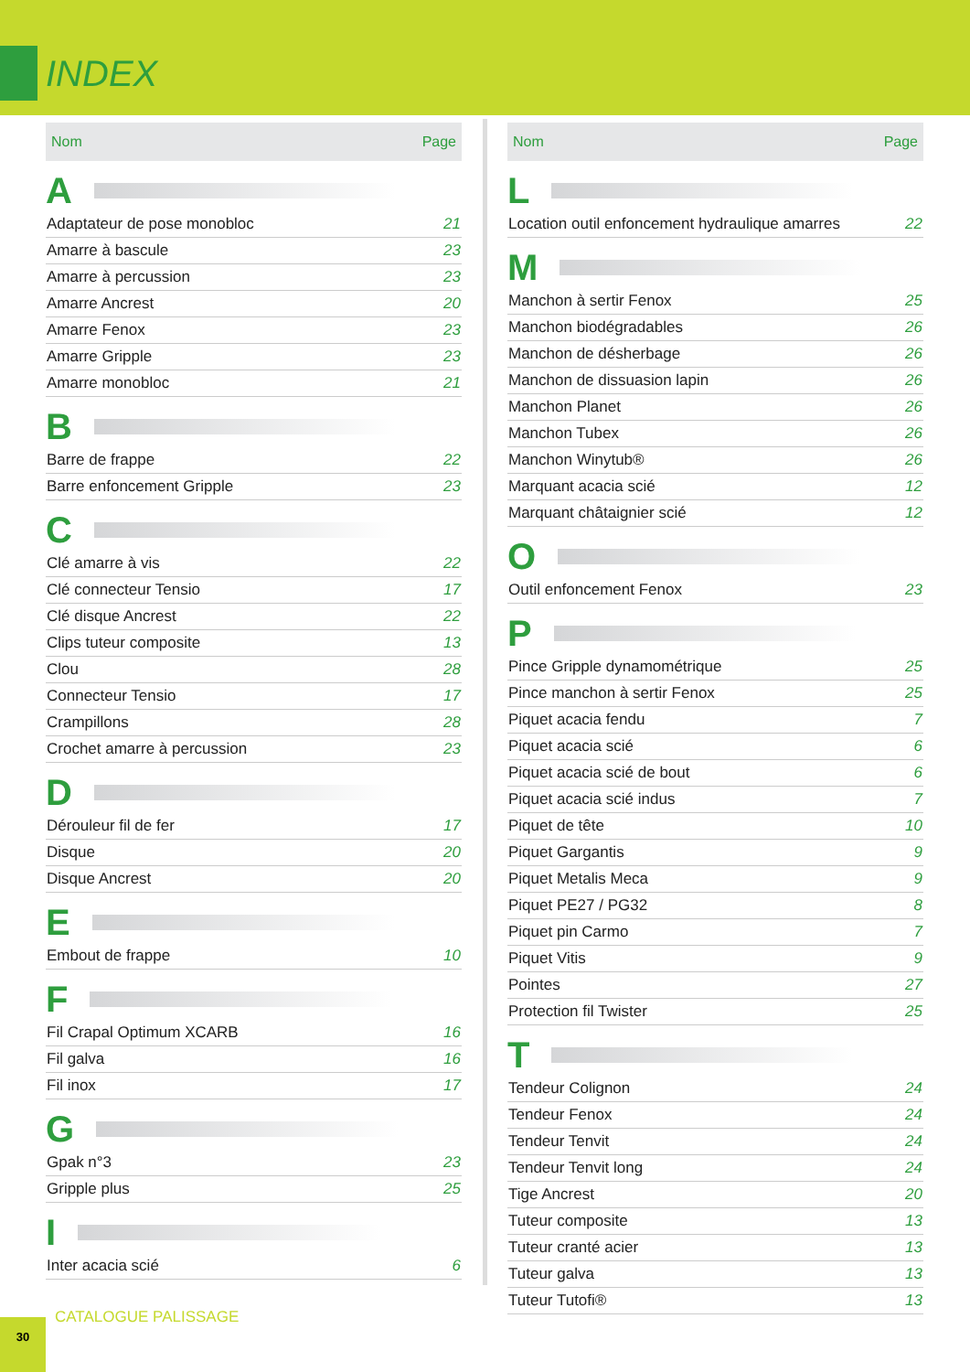INDEX
| Nom | Page |
| --- | --- |
| A | |
| Adaptateur de pose monobloc | 21 |
| Amarre à bascule | 23 |
| Amarre à percussion | 23 |
| Amarre Ancrest | 20 |
| Amarre Fenox | 23 |
| Amarre Gripple | 23 |
| Amarre monobloc | 21 |
| B | |
| Barre de frappe | 22 |
| Barre enfoncement Gripple | 23 |
| C | |
| Clé amarre à vis | 22 |
| Clé connecteur Tensio | 17 |
| Clé disque Ancrest | 22 |
| Clips tuteur composite | 13 |
| Clou | 28 |
| Connecteur Tensio | 17 |
| Crampillons | 28 |
| Crochet amarre à percussion | 23 |
| D | |
| Dérouleur fil de fer | 17 |
| Disque | 20 |
| Disque Ancrest | 20 |
| E | |
| Embout de frappe | 10 |
| F | |
| Fil Crapal Optimum XCARB | 16 |
| Fil galva | 16 |
| Fil inox | 17 |
| G | |
| Gpak n°3 | 23 |
| Gripple plus | 25 |
| I | |
| Inter acacia scié | 6 |
| Nom | Page |
| --- | --- |
| L | |
| Location outil enfoncement hydraulique amarres | 22 |
| M | |
| Manchon à sertir Fenox | 25 |
| Manchon biodégradables | 26 |
| Manchon de désherbage | 26 |
| Manchon de dissuasion lapin | 26 |
| Manchon Planet | 26 |
| Manchon Tubex | 26 |
| Manchon Winytub® | 26 |
| Marquant acacia scié | 12 |
| Marquant châtaignier scié | 12 |
| O | |
| Outil enfoncement Fenox | 23 |
| P | |
| Pince Gripple dynamométrique | 25 |
| Pince manchon à sertir Fenox | 25 |
| Piquet acacia fendu | 7 |
| Piquet acacia scié | 6 |
| Piquet acacia scié de bout | 6 |
| Piquet acacia scié indus | 7 |
| Piquet de tête | 10 |
| Piquet Gargantis | 9 |
| Piquet Metalis Meca | 9 |
| Piquet PE27 / PG32 | 8 |
| Piquet pin Carmo | 7 |
| Piquet Vitis | 9 |
| Pointes | 27 |
| Protection fil Twister | 25 |
| T | |
| Tendeur Colignon | 24 |
| Tendeur Fenox | 24 |
| Tendeur Tenvit | 24 |
| Tendeur Tenvit long | 24 |
| Tige Ancrest | 20 |
| Tuteur composite | 13 |
| Tuteur cranté acier | 13 |
| Tuteur galva | 13 |
| Tuteur Tutofi® | 13 |
30 CATALOGUE PALISSAGE